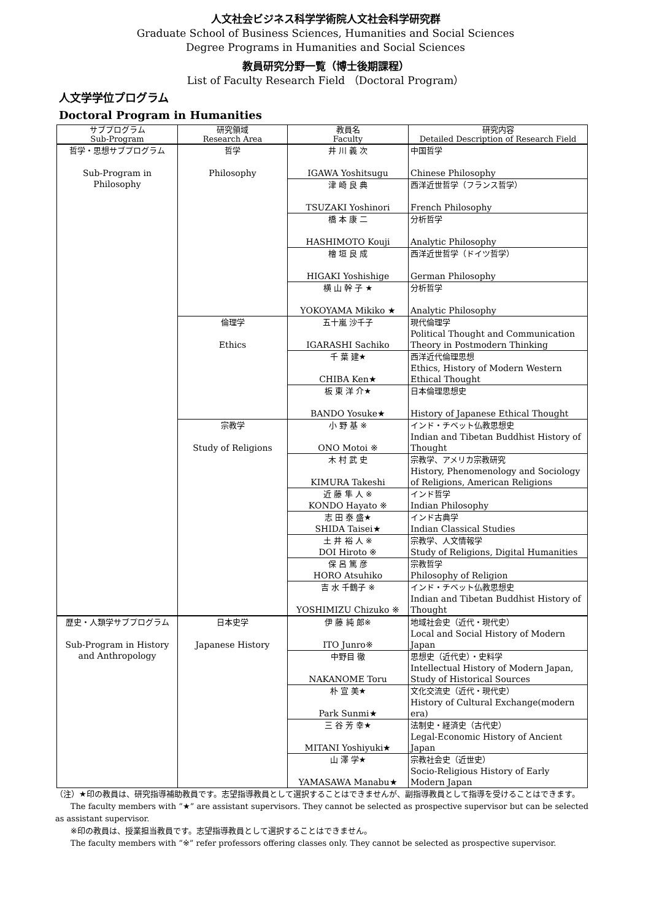人文社会ビジネス科学学術院人文社会科学研究群
Graduate School of Business Sciences, Humanities and Social Sciences
Degree Programs in Humanities and Social Sciences
教員研究分野一覧（博士後期課程）
List of Faculty Research Field （Doctoral Program）
人文学学位プログラム
Doctoral Program in Humanities
| サブプログラム Sub-Program | 研究領域 Research Area | 教員名 Faculty | 研究内容 Detailed Description of Research Field |
| --- | --- | --- | --- |
| 哲学・思想サブプログラム Sub-Program in Philosophy | 哲学 Philosophy | 井 川 義 次 IGAWA Yoshitsugu | 中国哲学 Chinese Philosophy |
| | | 津 崎 良 典 TSUZAKI Yoshinori | 西洋近世哲学（フランス哲学） French Philosophy |
| | | 橋 本 康 二 HASHIMOTO Kouji | 分析哲学 Analytic Philosophy |
| | | 檜 垣 良 成 HIGAKI Yoshishige | 西洋近世哲学（ドイツ哲学） German Philosophy |
| | | 横 山 幹 子 ★ YOKOYAMA Mikiko ★ | 分析哲学 Analytic Philosophy |
| | 倫理学 Ethics | 五十嵐 沙千子 IGARASHI Sachiko | 現代倫理学 Political Thought and Communication Theory in Postmodern Thinking |
| | | 千 葉 建★ CHIBA Ken★ | 西洋近代倫理思想 Ethics, History of Modern Western Ethical Thought |
| | | 板 東 洋 介★ BANDO Yosuke★ | 日本倫理思想史 History of Japanese Ethical Thought |
| | 宗教学 Study of Religions | 小 野 基 ※ ONO Motoi ※ | インド・チベット仏教思想史 Indian and Tibetan Buddhist History of Thought |
| | | 木 村 武 史 KIMURA Takeshi | 宗教学、アメリカ宗教研究 History, Phenomenology and Sociology of Religions, American Religions |
| | | 近 藤 隼 人 ※ KONDO Hayato ※ | インド哲学 Indian Philosophy |
| | | 志 田 泰 盛★ SHIDA Taisei★ | インド古典学 Indian Classical Studies |
| | | 土 井 裕 人 ※ DOI Hiroto ※ | 宗教学、人文情報学 Study of Religions, Digital Humanities |
| | | 保 呂 篤 彦 HORO Atsuhiko | 宗教哲学 Philosophy of Religion |
| | | 吉 水 千鶴子 ※ YOSHIMIZU Chizuko ※ | インド・チベット仏教思想史 Indian and Tibetan Buddhist History of Thought |
| 歴史・人類学サブプログラム Sub-Program in History and Anthropology | 日本史学 Japanese History | 伊 藤 純 郎※ ITO Junro※ | 地域社会史（近代・現代史） Local and Social History of Modern Japan |
| | | 中野目 徹 NAKANOME Toru | 思想史（近代史）・史料学 Intellectual History of Modern Japan, Study of Historical Sources |
| | | 朴 宣 美★ Park Sunmi★ | 文化交流史（近代・現代史） History of Cultural Exchange(modern era) |
| | | 三 谷 芳 幸★ MITANI Yoshiyuki★ | 法制史・経済史（古代史） Legal-Economic History of Ancient Japan |
| | | 山 澤 学★ YAMASAWA Manabu★ | 宗教社会史（近世史） Socio-Religious History of Early Modern Japan |
（注）★印の教員は、研究指導補助教員です。志望指導教員として選択することはできませんが、副指導教員として指導を受けることはできます。
The faculty members with “★” are assistant supervisors. They cannot be selected as prospective supervisor but can be selected as assistant supervisor.
※印の教員は、授業担当教員です。志望指導教員として選択することはできません。
The faculty members with “※” refer professors offering classes only. They cannot be selected as prospective supervisor.